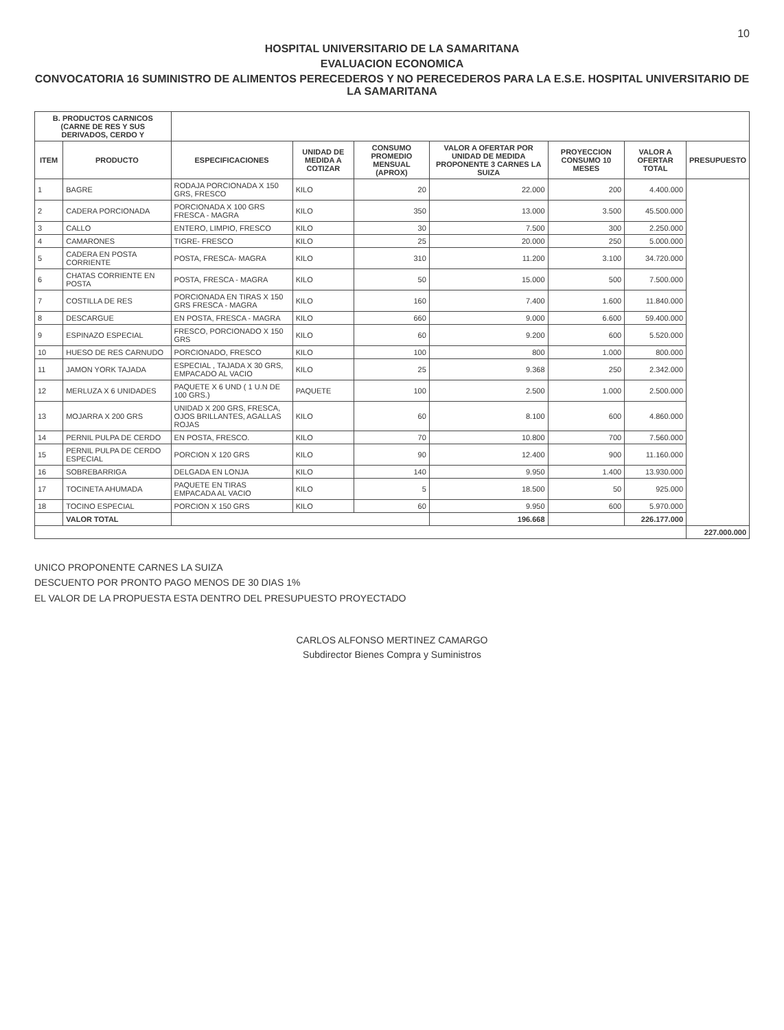10
HOSPITAL UNIVERSITARIO DE LA SAMARITANA
EVALUACION ECONOMICA
CONVOCATORIA 16 SUMINISTRO DE ALIMENTOS PERECEDEROS Y NO PERECEDEROS PARA LA E.S.E. HOSPITAL UNIVERSITARIO DE LA SAMARITANA
| B. PRODUCTOS CARNICOS (CARNE DE RES Y SUS DERIVADOS, CERDO Y | | | | | | | | |
| --- | --- | --- | --- | --- | --- | --- | --- | --- |
| ITEM | PRODUCTO | ESPECIFICACIONES | UNIDAD DE MEDIDA A COTIZAR | CONSUMO PROMEDIO MENSUAL (APROX) | VALOR A OFERTAR POR UNIDAD DE MEDIDA PROPONENTE 3 CARNES LA SUIZA | PROYECCION CONSUMO 10 MESES | VALOR A OFERTAR TOTAL | PRESUPUESTO |
| 1 | BAGRE | RODAJA PORCIONADA X 150 GRS, FRESCO | KILO | 20 | 22.000 | 200 | 4.400.000 | |
| 2 | CADERA PORCIONADA | PORCIONADA X 100 GRS FRESCA - MAGRA | KILO | 350 | 13.000 | 3.500 | 45.500.000 | |
| 3 | CALLO | ENTERO, LIMPIO, FRESCO | KILO | 30 | 7.500 | 300 | 2.250.000 | |
| 4 | CAMARONES | TIGRE- FRESCO | KILO | 25 | 20.000 | 250 | 5.000.000 | |
| 5 | CADERA EN POSTA CORRIENTE | POSTA, FRESCA- MAGRA | KILO | 310 | 11.200 | 3.100 | 34.720.000 | |
| 6 | CHATAS CORRIENTE EN POSTA | POSTA, FRESCA - MAGRA | KILO | 50 | 15.000 | 500 | 7.500.000 | |
| 7 | COSTILLA DE RES | PORCIONADA EN TIRAS X 150 GRS FRESCA - MAGRA | KILO | 160 | 7.400 | 1.600 | 11.840.000 | |
| 8 | DESCARGUE | EN POSTA, FRESCA - MAGRA | KILO | 660 | 9.000 | 6.600 | 59.400.000 | |
| 9 | ESPINAZO ESPECIAL | FRESCO, PORCIONADO X 150 GRS | KILO | 60 | 9.200 | 600 | 5.520.000 | |
| 10 | HUESO DE RES CARNUDO | PORCIONADO, FRESCO | KILO | 100 | 800 | 1.000 | 800.000 | |
| 11 | JAMON YORK TAJADA | ESPECIAL , TAJADA X 30 GRS, EMPACADO AL VACIO | KILO | 25 | 9.368 | 250 | 2.342.000 | |
| 12 | MERLUZA X 6 UNIDADES | PAQUETE X 6 UND ( 1 U.N DE 100 GRS.) | PAQUETE | 100 | 2.500 | 1.000 | 2.500.000 | |
| 13 | MOJARRA X 200 GRS | UNIDAD X 200 GRS, FRESCA, OJOS BRILLANTES, AGALLAS ROJAS | KILO | 60 | 8.100 | 600 | 4.860.000 | |
| 14 | PERNIL PULPA DE CERDO | EN POSTA, FRESCO. | KILO | 70 | 10.800 | 700 | 7.560.000 | |
| 15 | PERNIL PULPA DE CERDO ESPECIAL | PORCION X 120 GRS | KILO | 90 | 12.400 | 900 | 11.160.000 | |
| 16 | SOBREBARRIGA | DELGADA EN LONJA | KILO | 140 | 9.950 | 1.400 | 13.930.000 | |
| 17 | TOCINETA AHUMADA | PAQUETE EN TIRAS EMPACADA AL VACIO | KILO | 5 | 18.500 | 50 | 925.000 | |
| 18 | TOCINO ESPECIAL | PORCION X 150 GRS | KILO | 60 | 9.950 | 600 | 5.970.000 | |
| | VALOR TOTAL | | | | 196.668 | | 226.177.000 | |
| | | | | | | | | 227.000.000 |
UNICO PROPONENTE CARNES LA SUIZA
DESCUENTO POR PRONTO PAGO MENOS DE 30 DIAS 1%
EL VALOR DE LA PROPUESTA ESTA DENTRO DEL PRESUPUESTO PROYECTADO
CARLOS ALFONSO MERTINEZ CAMARGO
Subdirector Bienes Compra y Suministros